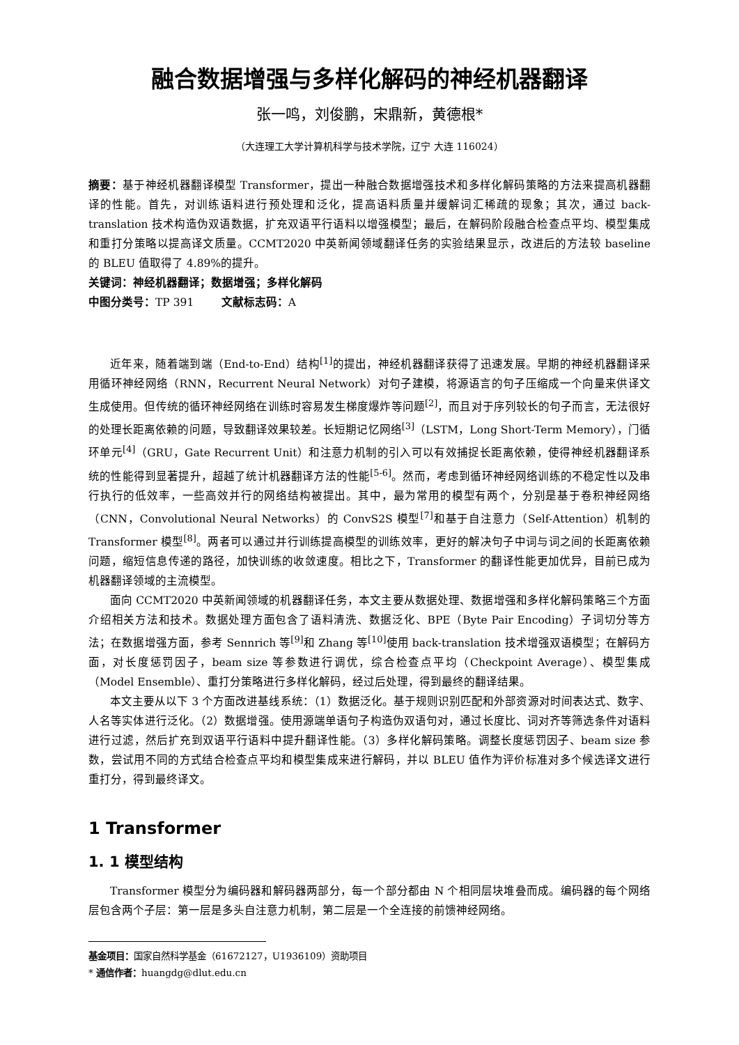融合数据增强与多样化解码的神经机器翻译
张一鸣，刘俊鹏，宋鼎新，黄德根*
（大连理工大学计算机科学与技术学院，辽宁 大连 116024）
摘要：基于神经机器翻译模型 Transformer，提出一种融合数据增强技术和多样化解码策略的方法来提高机器翻译的性能。首先，对训练语料进行预处理和泛化，提高语料质量并缓解词汇稀疏的现象；其次，通过 back-translation 技术构造伪双语数据，扩充双语平行语料以增强模型；最后，在解码阶段融合检查点平均、模型集成和重打分策略以提高译文质量。CCMT2020 中英新闻领域翻译任务的实验结果显示，改进后的方法较 baseline 的 BLEU 值取得了 4.89%的提升。
关键词：神经机器翻译；数据增强；多样化解码
中图分类号：TP 391 文献标志码：A
近年来，随着端到端（End-to-End）结构<sup>[1]</sup>的提出，神经机器翻译获得了迅速发展。早期的神经机器翻译采用循环神经网络（RNN，Recurrent Neural Network）对句子建模，将源语言的句子压缩成一个向量来供译文生成使用。但传统的循环神经网络在训练时容易发生梯度爆炸等问题<sup>[2]</sup>，而且对于序列较长的句子而言，无法很好的处理长距离依赖的问题，导致翻译效果较差。长短期记忆网络<sup>[3]</sup>（LSTM，Long Short-Term Memory），门循环单元<sup>[4]</sup>（GRU，Gate Recurrent Unit）和注意力机制的引入可以有效捕捉长距离依赖，使得神经机器翻译系统的性能得到显著提升，超越了统计机器翻译方法的性能<sup>[5-6]</sup>。然而，考虑到循环神经网络训练的不稳定性以及串行执行的低效率，一些高效并行的网络结构被提出。其中，最为常用的模型有两个，分别是基于卷积神经网络（CNN，Convolutional Neural Networks）的 ConvS2S 模型<sup>[7]</sup>和基于自注意力（Self-Attention）机制的 Transformer 模型<sup>[8]</sup>。两者可以通过并行训练提高模型的训练效率，更好的解决句子中词与词之间的长距离依赖问题，缩短信息传递的路径，加快训练的收敛速度。相比之下，Transformer 的翻译性能更加优异，目前已成为机器翻译领域的主流模型。
面向 CCMT2020 中英新闻领域的机器翻译任务，本文主要从数据处理、数据增强和多样化解码策略三个方面介绍相关方法和技术。数据处理方面包含了语料清洗、数据泛化、BPE（Byte Pair Encoding）子词切分等方法；在数据增强方面，参考 Sennrich 等<sup>[9]</sup>和 Zhang 等<sup>[10]</sup>使用 back-translation 技术增强双语模型；在解码方面，对长度惩罚因子，beam size 等参数进行调优，综合检查点平均（Checkpoint Average）、模型集成（Model Ensemble）、重打分策略进行多样化解码，经过后处理，得到最终的翻译结果。
本文主要从以下 3 个方面改进基线系统：（1）数据泛化。基于规则识别匹配和外部资源对时间表达式、数字、人名等实体进行泛化。（2）数据增强。使用源端单语句子构造伪双语句对，通过长度比、词对齐等筛选条件对语料进行过滤，然后扩充到双语平行语料中提升翻译性能。（3）多样化解码策略。调整长度惩罚因子、beam size 参数，尝试用不同的方式结合检查点平均和模型集成来进行解码，并以 BLEU 值作为评价标准对多个候选译文进行重打分，得到最终译文。
1 Transformer
1. 1 模型结构
Transformer 模型分为编码器和解码器两部分，每一个部分都由 N 个相同层块堆叠而成。编码器的每个网络层包含两个子层：第一层是多头自注意力机制，第二层是一个全连接的前馈神经网络。
基金项目：国家自然科学基金（61672127，U1936109）资助项目
* 通信作者：huangdg@dlut.edu.cn